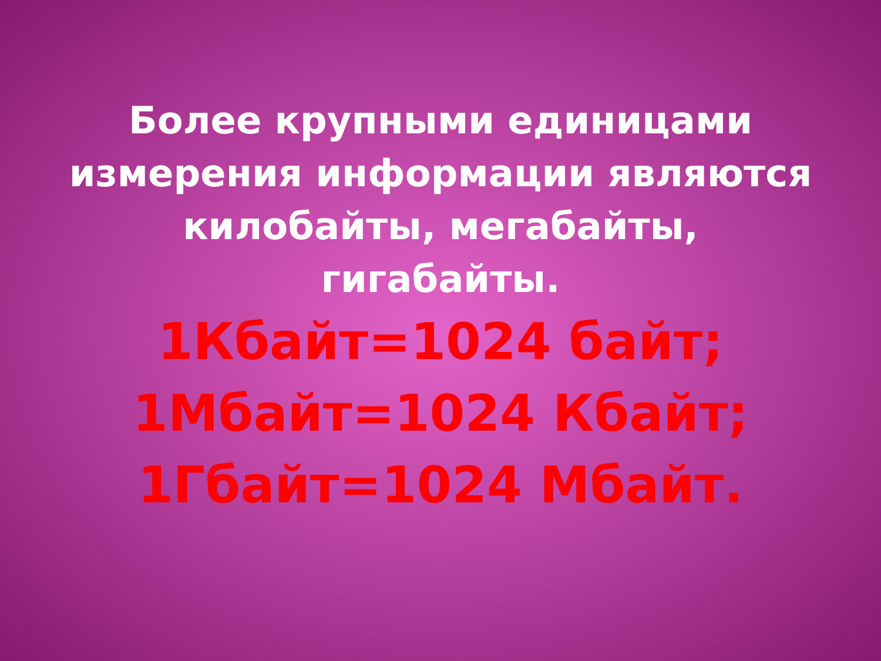Более крупными единицами измерения информации являются килобайты, мегабайты, гигабайты.
1Кбайт=1024 байт;
1Мбайт=1024 Кбайт;
1Гбайт=1024 Мбайт.